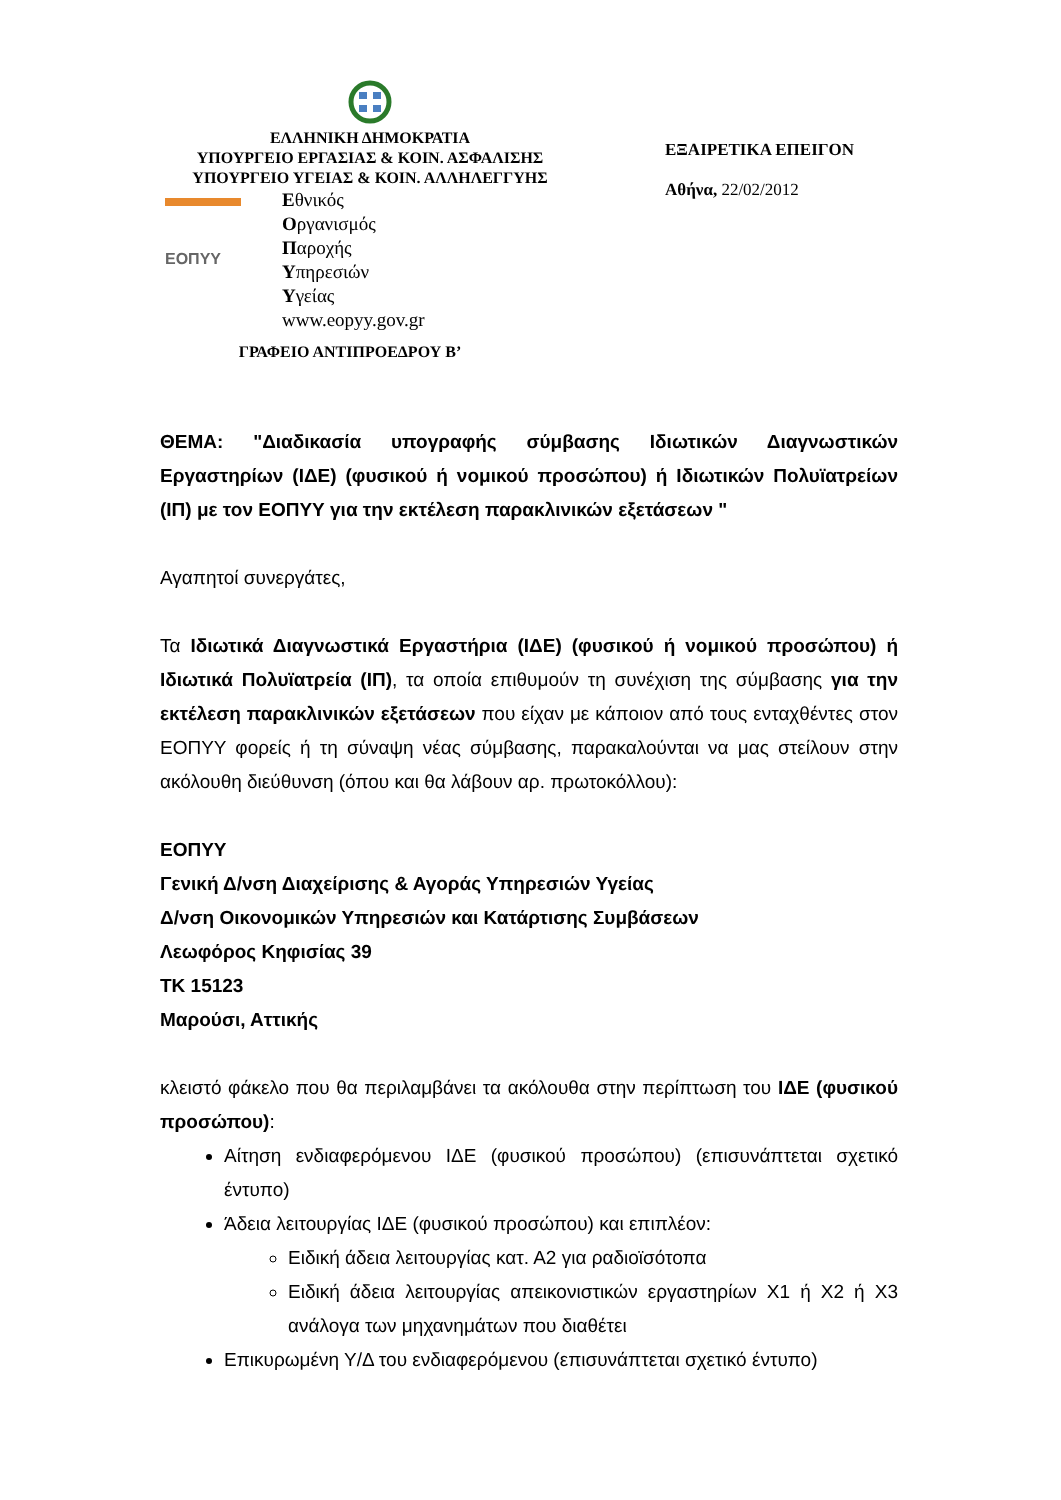ΕΛΛΗΝΙΚΗ ΔΗΜΟΚΡΑΤΙΑ
ΥΠΟΥΡΓΕΙΟ ΕΡΓΑΣΙΑΣ & ΚΟΙΝ. ΑΣΦΑΛΙΣΗΣ
ΥΠΟΥΡΓΕΙΟ ΥΓΕΙΑΣ & ΚΟΙΝ. ΑΛΛΗΛΕΓΓΥΗΣ
ΕΟΠΥΥ
Εθνικός
Οργανισμός
Παροχής
Υπηρεσιών
Υγείας
www.eopyy.gov.gr
ΓΡΑΦΕΙΟ ΑΝΤΙΠΡΟΕΔΡΟΥ Β’
ΕΞΑΙΡΕΤΙΚΑ ΕΠΕΙΓΟΝ
Αθήνα, 22/02/2012
ΘΕΜΑ: "Διαδικασία υπογραφής σύμβασης Ιδιωτικών Διαγνωστικών Εργαστηρίων (ΙΔΕ) (φυσικού ή νομικού προσώπου) ή Ιδιωτικών Πολυϊατρείων (ΙΠ) με τον ΕΟΠΥΥ για την εκτέλεση παρακλινικών εξετάσεων "
Αγαπητοί συνεργάτες,
Τα Ιδιωτικά Διαγνωστικά Εργαστήρια (ΙΔΕ) (φυσικού ή νομικού προσώπου) ή Ιδιωτικά Πολυϊατρεία (ΙΠ), τα οποία επιθυμούν τη συνέχιση της σύμβασης για την εκτέλεση παρακλινικών εξετάσεων που είχαν με κάποιον από τους ενταχθέντες στον ΕΟΠΥΥ φορείς ή τη σύναψη νέας σύμβασης, παρακαλούνται να μας στείλουν στην ακόλουθη διεύθυνση (όπου και θα λάβουν αρ. πρωτοκόλλου):
ΕΟΠΥΥ
Γενική Δ/νση Διαχείρισης & Αγοράς Υπηρεσιών Υγείας
Δ/νση Οικονομικών Υπηρεσιών και Κατάρτισης Συμβάσεων
Λεωφόρος Κηφισίας 39
ΤΚ 15123
Μαρούσι, Αττικής
κλειστό φάκελο που θα περιλαμβάνει τα ακόλουθα στην περίπτωση του ΙΔΕ (φυσικού προσώπου):
Αίτηση ενδιαφερόμενου ΙΔΕ (φυσικού προσώπου) (επισυνάπτεται σχετικό έντυπο)
Άδεια λειτουργίας ΙΔΕ (φυσικού προσώπου) και επιπλέον:
Ειδική άδεια λειτουργίας κατ. Α2 για ραδιοϊσότοπα
Ειδική άδεια λειτουργίας απεικονιστικών εργαστηρίων Χ1 ή Χ2 ή Χ3 ανάλογα των μηχανημάτων που διαθέτει
Επικυρωμένη Υ/Δ του ενδιαφερόμενου (επισυνάπτεται σχετικό έντυπο)